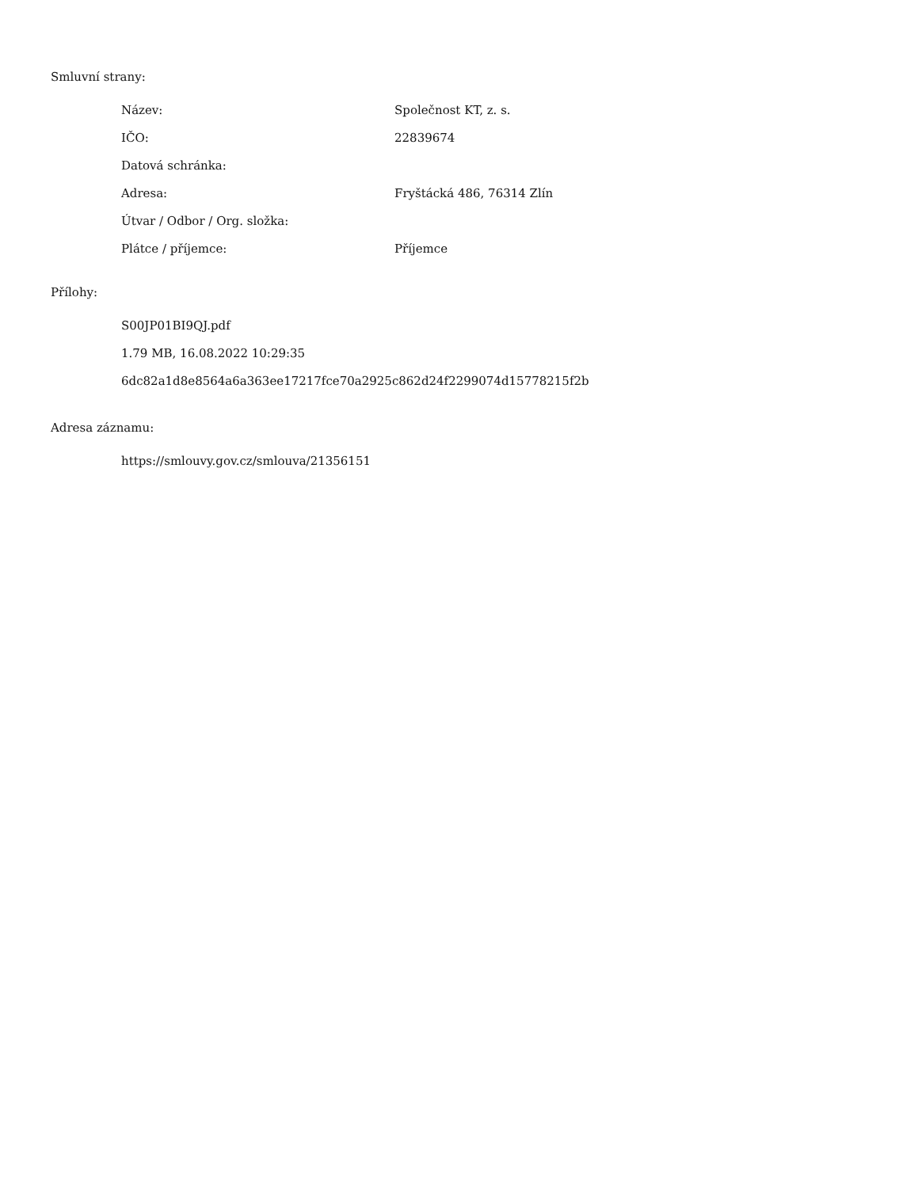Smluvní strany:
| Název: | Společnost KT, z. s. |
| IČO: | 22839674 |
| Datová schránka: | |
| Adresa: | Fryštácká 486, 76314 Zlín |
| Útvar / Odbor / Org. složka: | |
| Plátce / příjemce: | Příjemce |
Přílohy:
S00JP01BI9QJ.pdf
1.79 MB, 16.08.2022 10:29:35
6dc82a1d8e8564a6a363ee17217fce70a2925c862d24f2299074d15778215f2b
Adresa záznamu:
https://smlouvy.gov.cz/smlouva/21356151